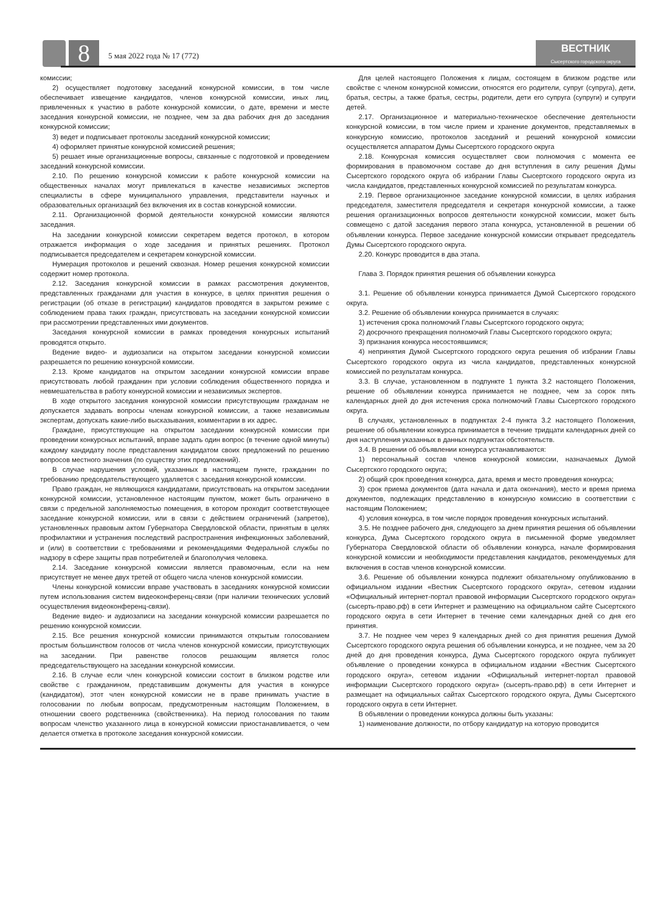8 5 мая 2022 года № 17 (772)
ВЕСТНИК
Сысертского городского округа
комиссии;
2) осуществляет подготовку заседаний конкурсной комиссии, в том числе обеспечивает извещение кандидатов, членов конкурсной комиссии, иных лиц, привлеченных к участию в работе конкурсной комиссии, о дате, времени и месте заседания конкурсной комиссии, не позднее, чем за два рабочих дня до заседания конкурсной комиссии;
3) ведет и подписывает протоколы заседаний конкурсной комиссии;
4) оформляет принятые конкурсной комиссией решения;
5) решает иные организационные вопросы, связанные с подготовкой и проведением заседаний конкурсной комиссии.
2.10. По решению конкурсной комиссии к работе конкурсной комиссии на общественных началах могут привлекаться в качестве независимых экспертов специалисты в сфере муниципального управления, представители научных и образовательных организаций без включения их в состав конкурсной комиссии.
2.11. Организационной формой деятельности конкурсной комиссии являются заседания.
На заседании конкурсной комиссии секретарем ведется протокол, в котором отражается информация о ходе заседания и принятых решениях. Протокол подписывается председателем и секретарем конкурсной комиссии.
Нумерация протоколов и решений сквозная. Номер решения конкурсной комиссии содержит номер протокола.
2.12. Заседания конкурсной комиссии в рамках рассмотрения документов, представленных гражданами для участия в конкурсе, в целях принятия решения о регистрации (об отказе в регистрации) кандидатов проводятся в закрытом режиме с соблюдением права таких граждан, присутствовать на заседании конкурсной комиссии при рассмотрении представленных ими документов.
Заседания конкурсной комиссии в рамках проведения конкурсных испытаний проводятся открыто.
Ведение видео- и аудиозаписи на открытом заседании конкурсной комиссии разрешается по решению конкурсной комиссии.
2.13. Кроме кандидатов на открытом заседании конкурсной комиссии вправе присутствовать любой гражданин при условии соблюдения общественного порядка и невмешательства в работу конкурсной комиссии и независимых экспертов.
В ходе открытого заседания конкурсной комиссии присутствующим гражданам не допускается задавать вопросы членам конкурсной комиссии, а также независимым экспертам, допускать какие-либо высказывания, комментарии в их адрес.
Граждане, присутствующие на открытом заседании конкурсной комиссии при проведении конкурсных испытаний, вправе задать один вопрос (в течение одной минуты) каждому кандидату после представления кандидатом своих предложений по решению вопросов местного значения (по существу этих предложений).
В случае нарушения условий, указанных в настоящем пункте, гражданин по требованию председательствующего удаляется с заседания конкурсной комиссии.
Право граждан, не являющихся кандидатами, присутствовать на открытом заседании конкурсной комиссии, установленное настоящим пунктом, может быть ограничено в связи с предельной заполняемостью помещения, в котором проходит соответствующее заседание конкурсной комиссии, или в связи с действием ограничений (запретов), установленных правовым актом Губернатора Свердловской области, принятым в целях профилактики и устранения последствий распространения инфекционных заболеваний, и (или) в соответствии с требованиями и рекомендациями Федеральной службы по надзору в сфере защиты прав потребителей и благополучия человека.
2.14. Заседание конкурсной комиссии является правомочным, если на нем присутствует не менее двух третей от общего числа членов конкурсной комиссии.
Члены конкурсной комиссии вправе участвовать в заседаниях конкурсной комиссии путем использования систем видеоконференц-связи (при наличии технических условий осуществления видеоконференц-связи).
Ведение видео- и аудиозаписи на заседании конкурсной комиссии разрешается по решению конкурсной комиссии.
2.15. Все решения конкурсной комиссии принимаются открытым голосованием простым большинством голосов от числа членов конкурсной комиссии, присутствующих на заседании. При равенстве голосов решающим является голос председательствующего на заседании конкурсной комиссии.
2.16. В случае если член конкурсной комиссии состоит в близком родстве или свойстве с гражданином, представившим документы для участия в конкурсе (кандидатом), этот член конкурсной комиссии не в праве принимать участие в голосовании по любым вопросам, предусмотренным настоящим Положением, в отношении своего родственника (свойственника). На период голосования по таким вопросам членство указанного лица в конкурсной комиссии приостанавливается, о чем делается отметка в протоколе заседания конкурсной комиссии.
Для целей настоящего Положения к лицам, состоящем в близком родстве или свойстве с членом конкурсной комиссии, относятся его родители, супруг (супруга), дети, братья, сестры, а также братья, сестры, родители, дети его супруга (супруги) и супруги детей.
2.17. Организационное и материально-техническое обеспечение деятельности конкурсной комиссии, в том числе прием и хранение документов, представляемых в конкурсную комиссию, протоколов заседаний и решений конкурсной комиссии осуществляется аппаратом Думы Сысертского городского округа
2.18. Конкурсная комиссия осуществляет свои полномочия с момента ее формирования в правомочном составе до дня вступления в силу решения Думы Сысертского городского округа об избрании Главы Сысертского городского округа из числа кандидатов, представленных конкурсной комиссией по результатам конкурса.
2.19. Первое организационное заседание конкурсной комиссии, в целях избрания председателя, заместителя председателя и секретаря конкурсной комиссии, а также решения организационных вопросов деятельности конкурсной комиссии, может быть совмещено с датой заседания первого этапа конкурса, установленной в решении об объявлении конкурса. Первое заседание конкурсной комиссии открывает председатель Думы Сысертского городского округа.
2.20. Конкурс проводится в два этапа.
Глава 3. Порядок принятия решения об объявлении конкурса
3.1. Решение об объявлении конкурса принимается Думой Сысертского городского округа.
3.2. Решение об объявлении конкурса принимается в случаях:
1) истечения срока полномочий Главы Сысертского городского округа;
2) досрочного прекращения полномочий Главы Сысертского городского округа;
3) признания конкурса несостоявшимся;
4) непринятия Думой Сысертского городского округа решения об избрании Главы Сысертского городского округа из числа кандидатов, представленных конкурсной комиссией по результатам конкурса.
3.3. В случае, установленном в подпункте 1 пункта 3.2 настоящего Положения, решение об объявлении конкурса принимается не позднее, чем за сорок пять календарных дней до дня истечения срока полномочий Главы Сысертского городского округа.
В случаях, установленных в подпунктах 2-4 пункта 3.2 настоящего Положения, решение об объявлении конкурса принимается в течение тридцати календарных дней со дня наступления указанных в данных подпунктах обстоятельств.
3.4. В решении об объявлении конкурса устанавливаются:
1) персональный состав членов конкурсной комиссии, назначаемых Думой Сысертского городского округа;
2) общий срок проведения конкурса, дата, время и место проведения конкурса;
3) срок приема документов (дата начала и дата окончания), место и время приема документов, подлежащих представлению в конкурсную комиссию в соответствии с настоящим Положением;
4) условия конкурса, в том числе порядок проведения конкурсных испытаний.
3.5. Не позднее рабочего дня, следующего за днем принятия решения об объявлении конкурса, Дума Сысертского городского округа в письменной форме уведомляет Губернатора Свердловской области об объявлении конкурса, начале формирования конкурсной комиссии и необходимости представления кандидатов, рекомендуемых для включения в состав членов конкурсной комиссии.
3.6. Решение об объявлении конкурса подлежит обязательному опубликованию в официальном издании «Вестник Сысертского городского округа», сетевом издании «Официальный интернет-портал правовой информации Сысертского городского округа» (сысерть-право.рф) в сети Интернет и размещению на официальном сайте Сысертского городского округа в сети Интернет в течение семи календарных дней со дня его принятия.
3.7. Не позднее чем через 9 календарных дней со дня принятия решения Думой Сысертского городского округа решения об объявлении конкурса, и не позднее, чем за 20 дней до дня проведения конкурса, Дума Сысертского городского округа публикует объявление о проведении конкурса в официальном издании «Вестник Сысертского городского округа», сетевом издании «Официальный интернет-портал правовой информации Сысертского городского округа» (сысерть-право.рф) в сети Интернет и размещает на официальных сайтах Сысертского городского округа, Думы Сысертского городского округа в сети Интернет.
В объявлении о проведении конкурса должны быть указаны:
1) наименование должности, по отбору кандидатур на которую проводится